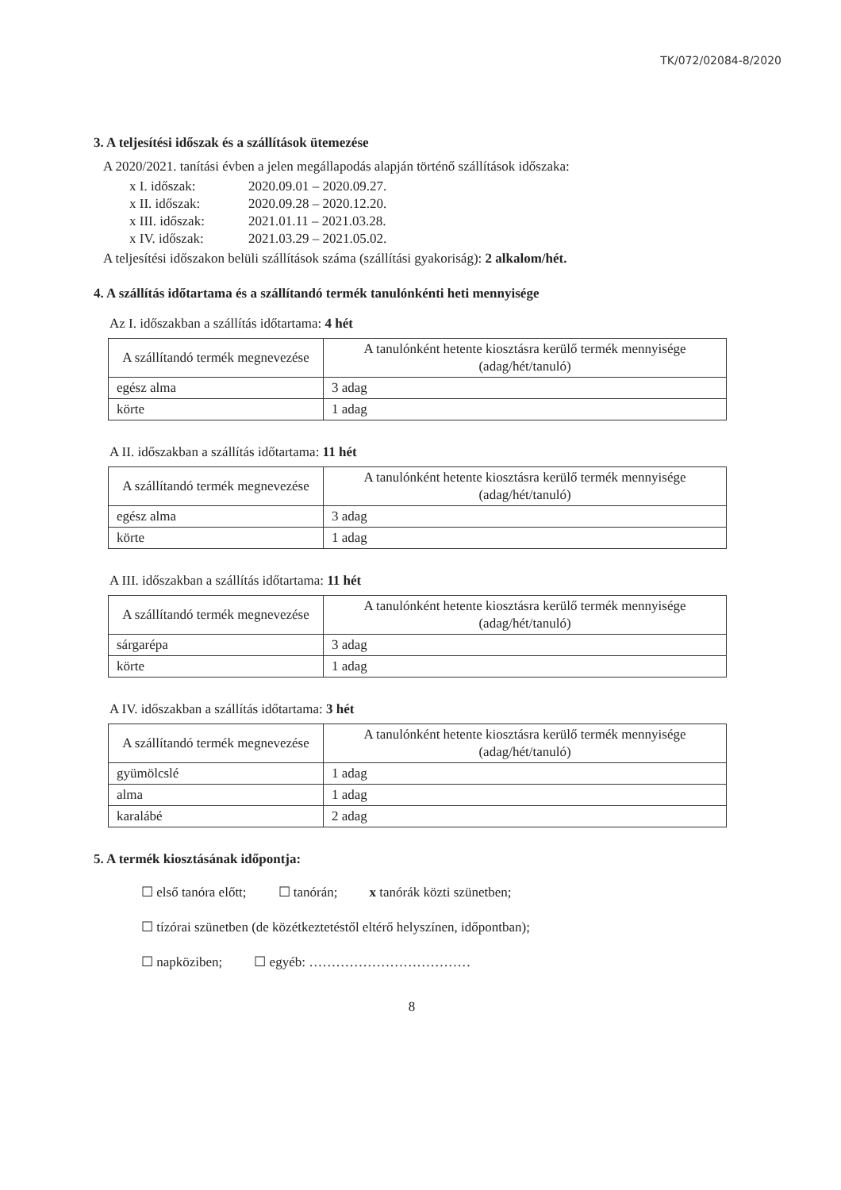TK/072/02084-8/2020
3. A teljesítési időszak és a szállítások ütemezése
A 2020/2021. tanítási évben a jelen megállapodás alapján történő szállítások időszaka:
x I. időszak: 2020.09.01 – 2020.09.27.
x II. időszak: 2020.09.28 – 2020.12.20.
x III. időszak: 2021.01.11 – 2021.03.28.
x IV. időszak: 2021.03.29 – 2021.05.02.
A teljesítési időszakon belüli szállítások száma (szállítási gyakoriság): 2 alkalom/hét.
4. A szállítás időtartama és a szállítandó termék tanulónkénti heti mennyisége
Az I. időszakban a szállítás időtartama: 4 hét
| A szállítandó termék megnevezése | A tanulónként hetente kiosztásra kerülő termék mennyisége (adag/hét/tanuló) |
| egész alma | 3 adag |
| körte | 1 adag |
A II. időszakban a szállítás időtartama: 11 hét
| A szállítandó termék megnevezése | A tanulónként hetente kiosztásra kerülő termék mennyisége (adag/hét/tanuló) |
| egész alma | 3 adag |
| körte | 1 adag |
A III. időszakban a szállítás időtartama: 11 hét
| A szállítandó termék megnevezése | A tanulónként hetente kiosztásra kerülő termék mennyisége (adag/hét/tanuló) |
| sárgarépa | 3 adag |
| körte | 1 adag |
A IV. időszakban a szállítás időtartama: 3 hét
| A szállítandó termék megnevezése | A tanulónként hetente kiosztásra kerülő termék mennyisége (adag/hét/tanuló) |
| gyümölcslé | 1 adag |
| alma | 1 adag |
| karalábé | 2 adag |
5. A termék kiosztásának időpontja:
☐ első tanóra előtt; ☐ tanórán; x tanórák közti szünetben;
☐ tízórai szünetben (de közétkeztetéstől eltérő helyszínen, időpontban);
☐ napköziben; ☐ egyéb: ………………………………
8